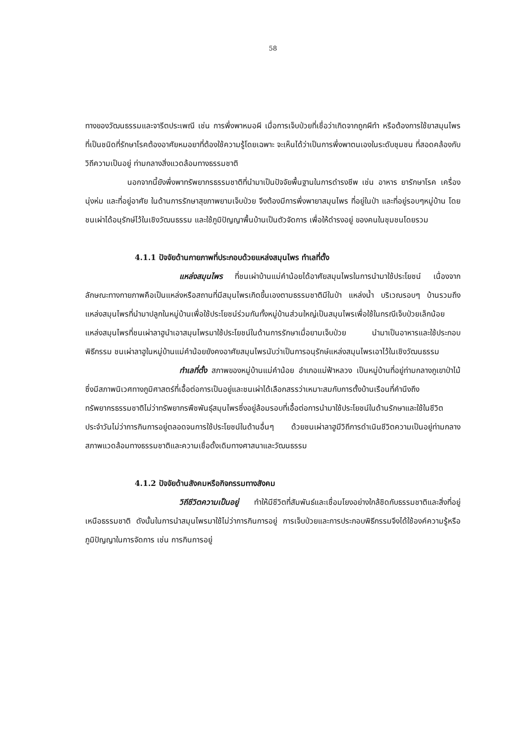58
ทางของวัฒนธรรมและจารีตประเพณี เช่น การพึ่งพาหมอผี เมื่อการเจ็บป่วยที่เชื่อว่าเกิดจากถูกผีทำ หรือต้องการใช้ยาสมุนไพรที่เป็นชนิดที่รักษาโรคต้องอาศัยหมอยาที่ต้องใช้ความรู้โดยเฉพาะ จะเห็นได้ว่าเป็นการพึ่งพาตนเองในระดับชุมชน ที่สอดคล้องกับวิถีความเป็นอยู่ ท่ามกลางสิ่งแวดล้อมทางธรรมชาติ
นอกจากนี้ยังพึ่งพาทรัพยากรธรรมชาติที่นำมาเป็นปัจจัยพื้นฐานในการดำรงชีพ เช่น อาหาร ยารักษาโรค เครื่องนุ่งห่ม และที่อยู่อาศัย ในด้านการรักษาสุขภาพยามเจ็บป่วย จึงต้องมีการพึ่งพายาสมุนไพร ที่อยู่ในป่า และที่อยู่รอบๆหมู่บ้าน โดยชนเผ่าได้อนุรักษ์ไว้ในเชิงวัฒนธรรม และใช้ภูมิปัญญาพื้นบ้านเป็นตัวจัดการ เพื่อให้ดำรงอยู่ ของคนในชุมชนโดยรวม
4.1.1 ปัจจัยด้านกายภาพที่ประกอบด้วยแหล่งสมุนไพร ทำเลที่ตั้ง
แหล่งสมุนไพร ที่ชนเผ่าบ้านแม่คำน้อยได้อาศัยสมุนไพรในการนำมาใช้ประโยชน์ เนื่องจากลักษณะทางกายภาพคือเป็นแหล่งหรือสถานที่มีสมุนไพรเกิดขึ้นเองตามธรรมชาติมีในป่า แหล่งน้ำ บริเวณรอบๆ บ้านรวมถึงแหล่งสมุนไพรที่นำมาปลูกในหมู่บ้านเพื่อใช้ประโยชน์ร่วมกันทั้งหมู่บ้านส่วนใหญ่เป็นสมุนไพรเพื่อใช้ในกรณีเจ็บป่วยเล็กน้อย แหล่งสมุนไพรที่ชนเผ่าลาฮูนำเอาสมุนไพรมาใช้ประโยชน์ในด้านการรักษาเมื่อยามเจ็บป่วย นำมาเป็นอาหารและใช้ประกอบพิธีกรรม ชนเผ่าลาฮูในหมู่บ้านแม่คำน้อยยังคงอาศัยสมุนไพรนับว่าเป็นการอนุรักษ์แหล่งสมุนไพรเอาไว้ในเชิงวัฒนธรรม
ทำเลที่ตั้ง สภาพของหมู่บ้านแม่คำน้อย อำเภอแม่ฟ้าหลวง เป็นหมู่บ้านที่อยู่ท่ามกลางภูเขาป่าไม้ซึ่งมีสภาพนิเวศทางภูมิศาสตร์ที่เอื้อต่อการเป็นอยู่และชนเผ่าได้เลือกสรรว่าเหมาะสมกับการตั้งบ้านเรือนที่คำนึงถึงทรัพยากรธรรมชาติไม่ว่าทรัพยากรพืชพันธุ์สมุนไพรซึ่งอยู่ล้อมรอบที่เอื้อต่อการนำมาใช้ประโยชน์ในด้านรักษาและใช้ในชีวิตประจำวันไม่ว่าการกินการอยู่ตลอดจนการใช้ประโยชน์ในด้านอื่นๆ ด้วยชนเผ่าลาฮูมีวิถีการดำเนินชีวิตความเป็นอยู่ท่ามกลางสภาพแวดล้อมทางธรรมชาติและความเชื่อดั้งเดิมทางศาสนาและวัฒนธรรม
4.1.2 ปัจจัยด้านสังคมหรือกิจกรรมทางสังคม
วิถีชีวิตความเป็นอยู่ ทำให้มีชีวิตที่สัมพันธ์และเชื่อมโยงอย่างใกล้ชิดกับธรรมชาติและสิ่งที่อยู่เหนือธรรมชาติ ดังนั้นในการนำสมุนไพรมาใช้ไม่ว่าการกินการอยู่ การเจ็บป่วยและการประกอบพิธีกรรมจึงได้ใช้องค์ความรู้หรือภูมิปัญญาในการจัดการ เช่น การกินการอยู่